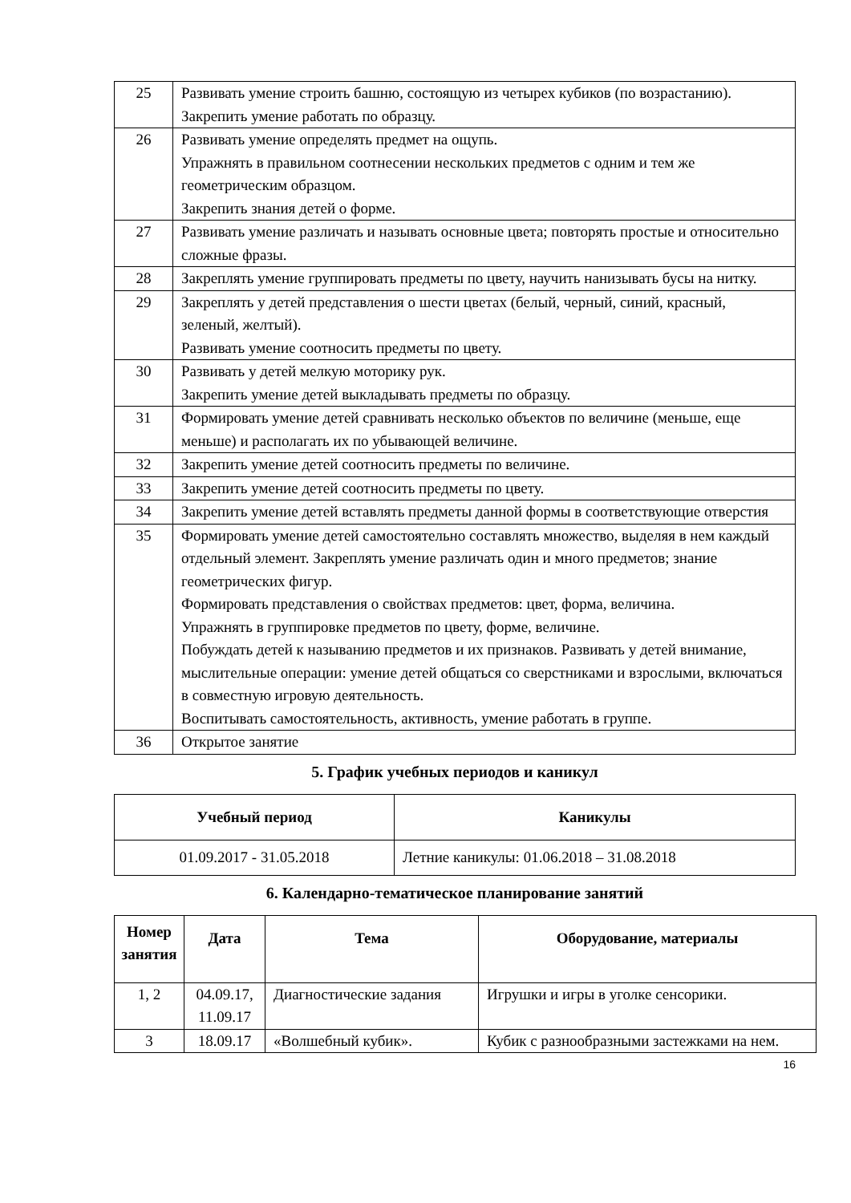| 25 | Развивать умение строить башню, состоящую из четырех кубиков (по возрастанию). Закрепить умение работать по образцу. |
| 26 | Развивать умение определять предмет на ощупь. Упражнять в правильном соотнесении нескольких предметов с одним и тем же геометрическим образцом. Закрепить знания детей о форме. |
| 27 | Развивать умение различать и называть основные цвета; повторять простые и относительно сложные фразы. |
| 28 | Закреплять умение группировать предметы по цвету, научить нанизывать бусы на нитку. |
| 29 | Закреплять у детей представления о шести цветах (белый, черный, синий, красный, зеленый, желтый). Развивать умение соотносить предметы по цвету. |
| 30 | Развивать у детей мелкую моторику рук. Закрепить умение детей выкладывать предметы по образцу. |
| 31 | Формировать умение детей сравнивать несколько объектов по величине (меньше, еще меньше) и располагать их по убывающей величине. |
| 32 | Закрепить умение детей соотносить предметы по величине. |
| 33 | Закрепить умение детей соотносить предметы по цвету. |
| 34 | Закрепить умение детей вставлять предметы данной формы в соответствующие отверстия |
| 35 | Формировать умение детей самостоятельно составлять множество, выделяя в нем каждый отдельный элемент. Закреплять умение различать один и много предметов; знание геометрических фигур. Формировать представления о свойствах предметов: цвет, форма, величина. Упражнять в группировке предметов по цвету, форме, величине. Побуждать детей к называнию предметов и их признаков. Развивать у детей внимание, мыслительные операции: умение детей общаться со сверстниками и взрослыми, включаться в совместную игровую деятельность. Воспитывать самостоятельность, активность, умение работать в группе. |
| 36 | Открытое занятие |
5. График учебных периодов и каникул
| Учебный период | Каникулы |
| --- | --- |
| 01.09.2017 - 31.05.2018 | Летние каникулы: 01.06.2018 – 31.08.2018 |
6. Календарно-тематическое планирование занятий
| Номер занятия | Дата | Тема | Оборудование, материалы |
| --- | --- | --- | --- |
| 1, 2 | 04.09.17, 11.09.17 | Диагностические задания | Игрушки и игры в уголке сенсорики. |
| 3 | 18.09.17 | «Волшебный кубик». | Кубик с разнообразными застежками на нем. |
16